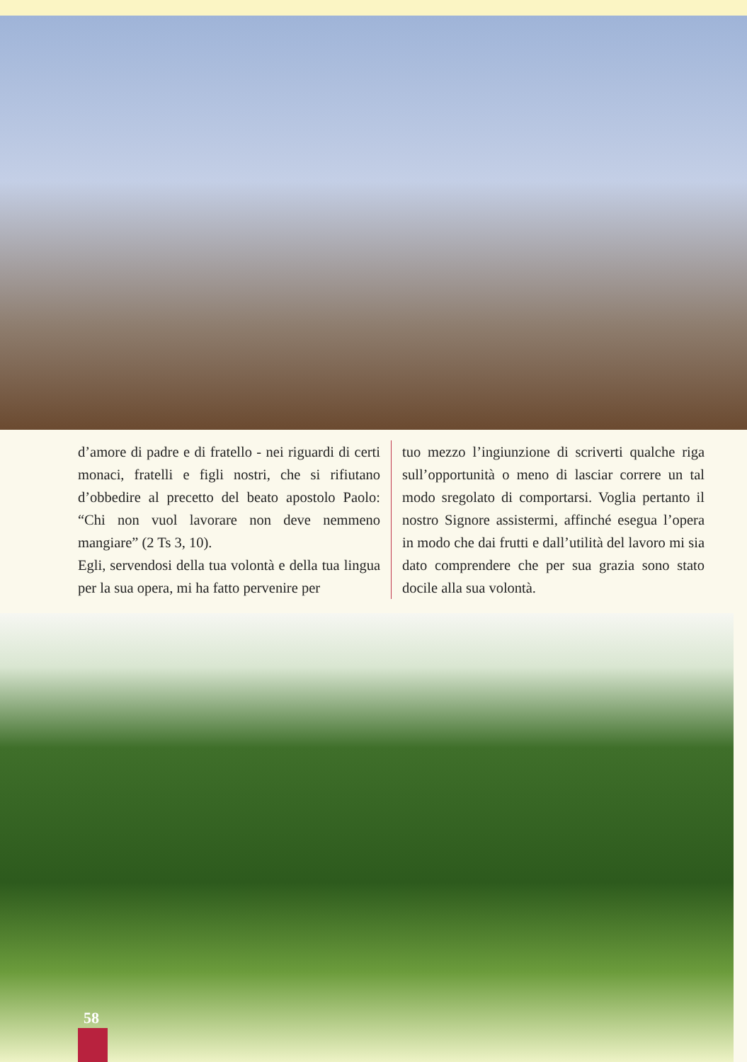d’amore di padre e di fratello - nei riguardi di certi monaci, fratelli e figli nostri, che si rifiutano d’obbedire al precetto del beato apostolo Paolo: “Chi non vuol lavorare non deve nemmeno mangiare” (2 Ts 3, 10).
Egli, servendosi della tua volontà e della tua lingua per la sua opera, mi ha fatto pervenire per
tuo mezzo l’ingiunzione di scriverti qualche riga sull’opportunità o meno di lasciar correre un tal modo sregolato di comportarsi. Voglia pertanto il nostro Signore assistermi, affinché esegua l’opera in modo che dai frutti e dall’utilità del lavoro mi sia dato comprendere che per sua grazia sono stato docile alla sua volontà.
58